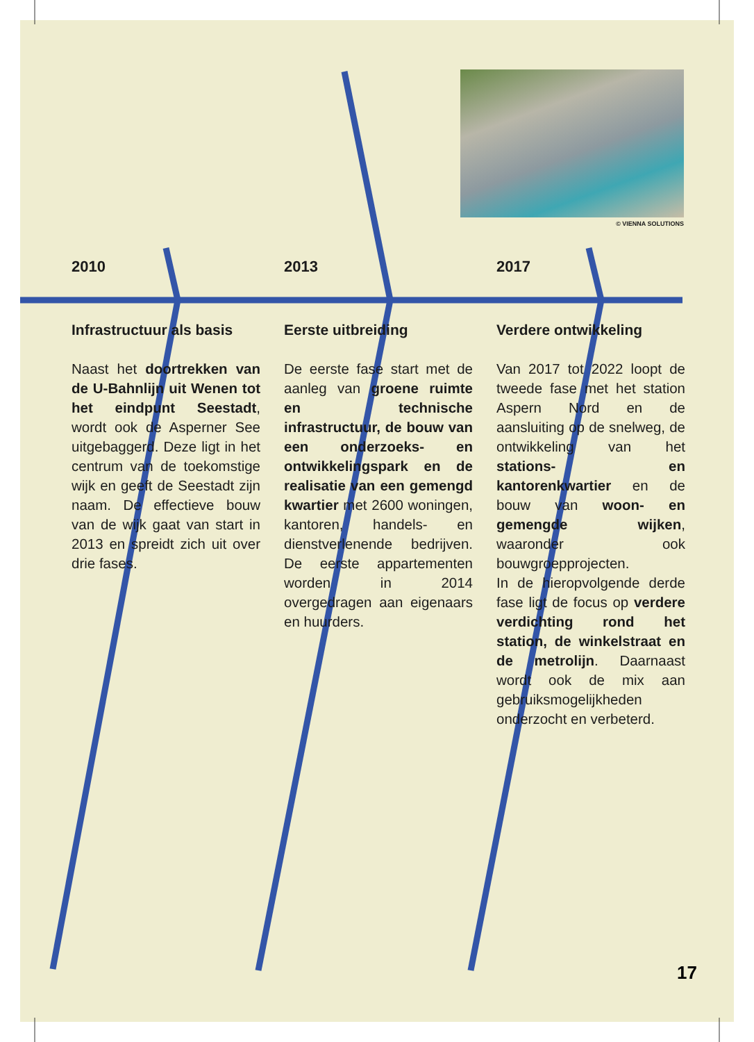© VIENNA SOLUTIONS
2010
Infrastructuur als basis
Naast het doortrekken van de U-Bahnlijn uit Wenen tot het eindpunt Seestadt, wordt ook de Asperner See uitgebaggerd. Deze ligt in het centrum van de toekomstige wijk en geeft de Seestadt zijn naam. De effectieve bouw van de wijk gaat van start in 2013 en spreidt zich uit over drie fases.
2013
Eerste uitbreiding
De eerste fase start met de aanleg van groene ruimte en technische infrastructuur, de bouw van een onderzoeks- en ontwikkelingspark en de realisatie van een gemengd kwartier met 2600 woningen, kantoren, handels- en dienstverlenende bedrijven. De eerste appartementen worden in 2014 overgedragen aan eigenaars en huurders.
2017
Verdere ontwikkeling
Van 2017 tot 2022 loopt de tweede fase met het station Aspern Nord en de aansluiting op de snelweg, de ontwikkeling van het stations- en kantorenkwartier en de bouw van woon- en gemengde wijken, waaronder ook bouwgroepprojecten.
In de hieropvolgende derde fase ligt de focus op verdere verdichting rond het station, de winkelstraat en de metrolijn. Daarnaast wordt ook de mix aan gebruiksmogelijkheden onderzocht en verbeterd.
17